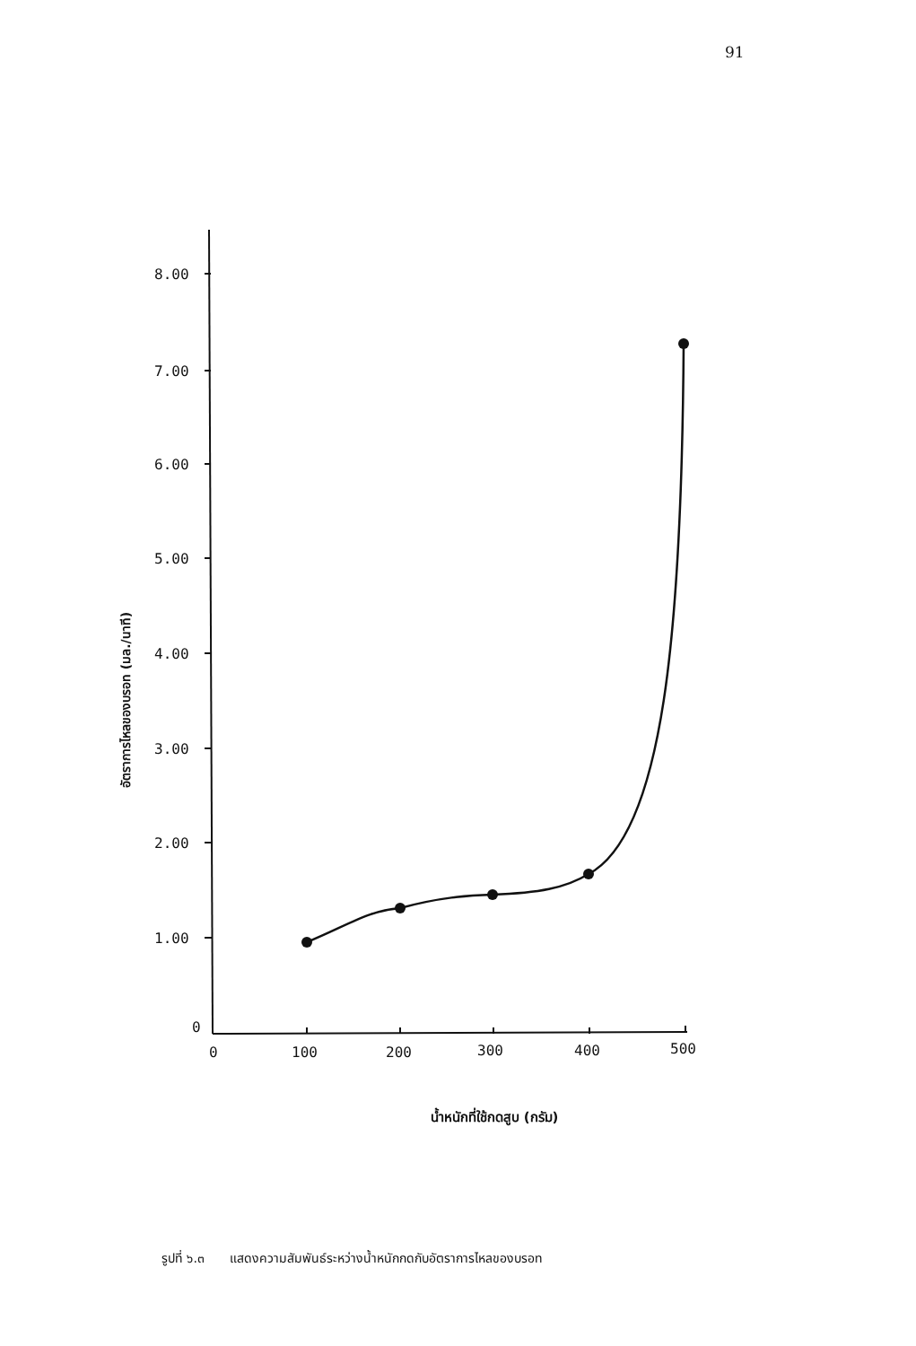91
8.00
7.00
6.00
5.00
4.00
3.00
2.00
1.00
0
0
100
200
300
400
500
อัตราการไหลของบรอท (มล./นาที)
น้ำหนักที่ใช้กดสูบ (กรัม)
รูปที่ ๖.๓ แสดงความสัมพันธ์ระหว่างน้ำหนักกดกับอัตราการไหลของบรอท